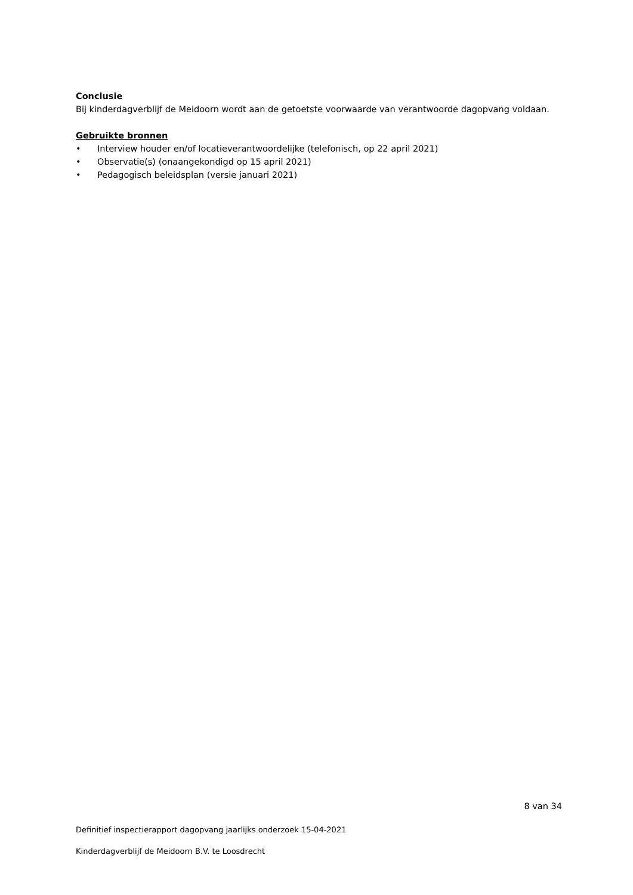Conclusie
Bij kinderdagverblijf de Meidoorn wordt aan de getoetste voorwaarde van verantwoorde dagopvang voldaan.
Gebruikte bronnen
• Interview houder en/of locatieverantwoordelijke (telefonisch, op 22 april 2021)
• Observatie(s) (onaangekondigd op 15 april 2021)
• Pedagogisch beleidsplan (versie januari 2021)
8 van 34
Definitief inspectierapport dagopvang jaarlijks onderzoek 15-04-2021
Kinderdagverblijf de Meidoorn B.V. te Loosdrecht